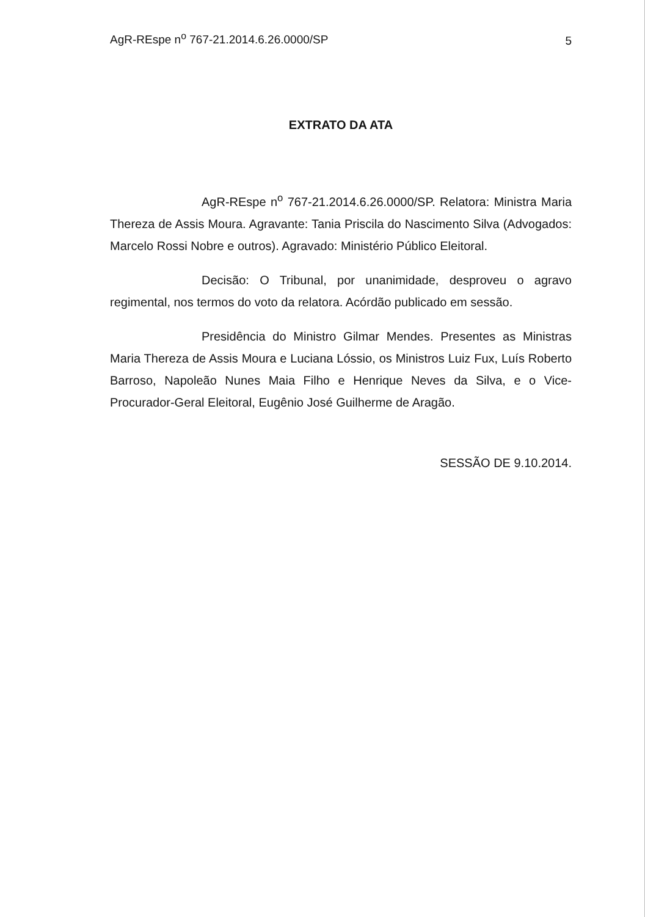AgR-REspe n<sup>o</sup> 767-21.2014.6.26.0000/SP 5
EXTRATO DA ATA
AgR-REspe n<sup>o</sup> 767-21.2014.6.26.0000/SP. Relatora: Ministra Maria Thereza de Assis Moura. Agravante: Tania Priscila do Nascimento Silva (Advogados: Marcelo Rossi Nobre e outros). Agravado: Ministério Público Eleitoral.
Decisão: O Tribunal, por unanimidade, desproveu o agravo regimental, nos termos do voto da relatora. Acórdão publicado em sessão.
Presidência do Ministro Gilmar Mendes. Presentes as Ministras Maria Thereza de Assis Moura e Luciana Lóssio, os Ministros Luiz Fux, Luís Roberto Barroso, Napoleão Nunes Maia Filho e Henrique Neves da Silva, e o Vice-Procurador-Geral Eleitoral, Eugênio José Guilherme de Aragão.
SESSÃO DE 9.10.2014.